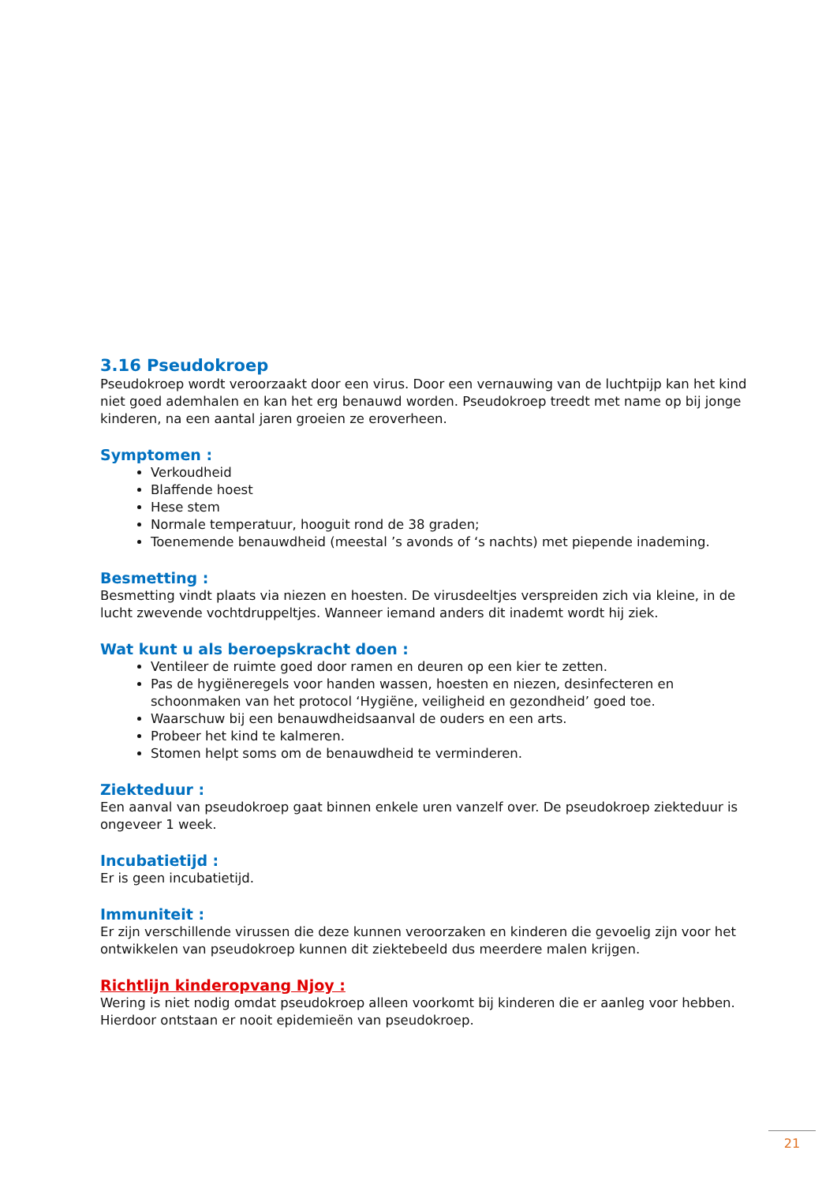3.16 Pseudokroep
Pseudokroep wordt veroorzaakt door een virus. Door een vernauwing van de luchtpijp kan het kind niet goed ademhalen en kan het erg benauwd worden. Pseudokroep treedt met name op bij jonge kinderen, na een aantal jaren groeien ze eroverheen.
Symptomen :
Verkoudheid
Blaffende hoest
Hese stem
Normale temperatuur, hooguit rond de 38 graden;
Toenemende benauwdheid (meestal ’s avonds of ‘s nachts) met piepende inademing.
Besmetting :
Besmetting vindt plaats via niezen en hoesten. De virusdeeltjes verspreiden zich via kleine, in de lucht zwevende vochtdruppeltjes. Wanneer iemand anders dit inademt wordt hij ziek.
Wat kunt u als beroepskracht doen :
Ventileer de ruimte goed door ramen en deuren op een kier te zetten.
Pas de hygiëneregels voor handen wassen, hoesten en niezen, desinfecteren en schoonmaken van het protocol ‘Hygiëne, veiligheid en gezondheid’ goed toe.
Waarschuw bij een benauwdheidsaanval de ouders en een arts.
Probeer het kind te kalmeren.
Stomen helpt soms om de benauwdheid te verminderen.
Ziekteduur :
Een aanval van pseudokroep gaat binnen enkele uren vanzelf over. De pseudokroep ziekteduur is ongeveer 1 week.
Incubatietijd :
Er is geen incubatietijd.
Immuniteit :
Er zijn verschillende virussen die deze kunnen veroorzaken en kinderen die gevoelig zijn voor het ontwikkelen van pseudokroep kunnen dit ziektebeeld dus meerdere malen krijgen.
Richtlijn kinderopvang Njoy :
Wering is niet nodig omdat pseudokroep alleen voorkomt bij kinderen die er aanleg voor hebben. Hierdoor ontstaan er nooit epidemieën van pseudokroep.
21